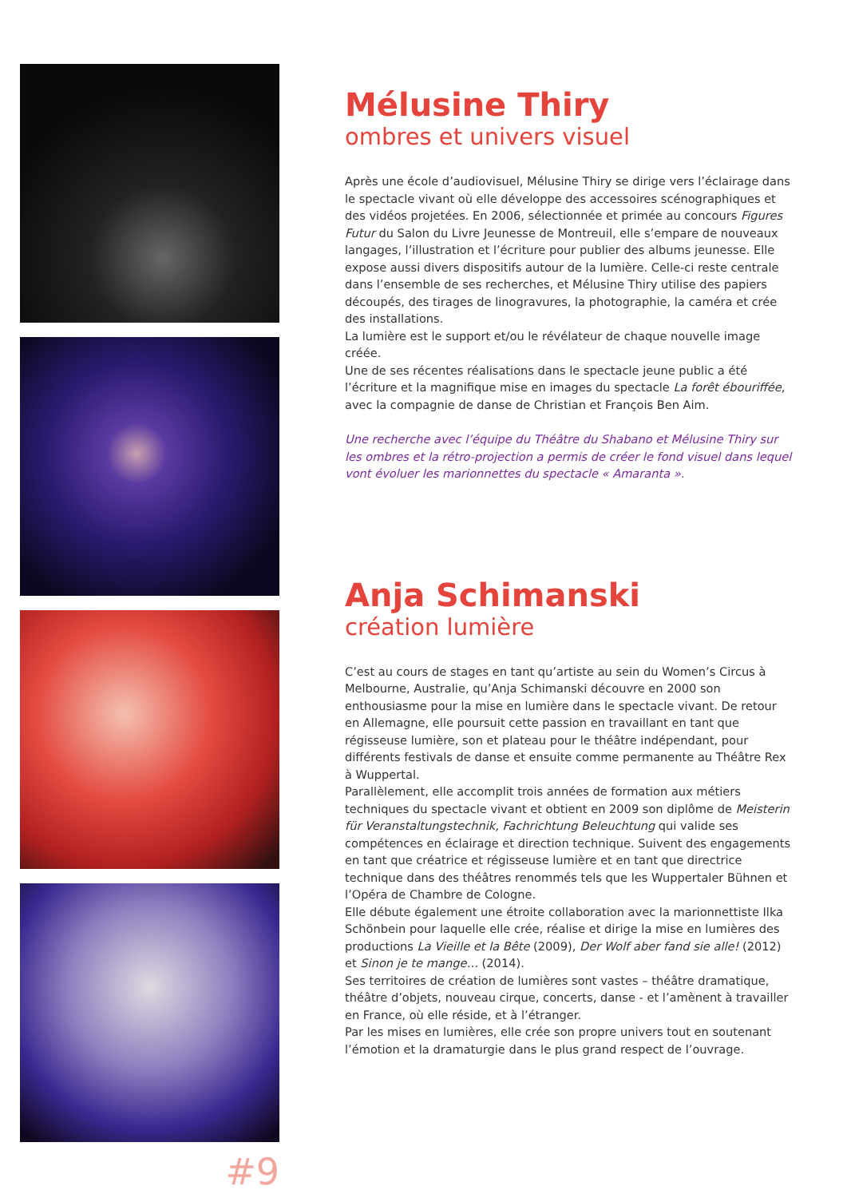#9
Mélusine Thiry
ombres et univers visuel
Après une école d’audiovisuel, Mélusine Thiry se dirige vers l’éclairage dans le spectacle vivant où elle développe des accessoires scénographiques et des vidéos projetées. En 2006, sélectionnée et primée au concours Figures Futur du Salon du Livre Jeunesse de Montreuil, elle s’empare de nouveaux langages, l’illustration et l’écriture pour publier des albums jeunesse. Elle expose aussi divers dispositifs autour de la lumière. Celle-ci reste centrale dans l’ensemble de ses recherches, et Mélusine Thiry utilise des papiers découpés, des tirages de linogravures, la photographie, la caméra et crée des installations.
La lumière est le support et/ou le révélateur de chaque nouvelle image créée.
Une de ses récentes réalisations dans le spectacle jeune public a été l’écriture et la magnifique mise en images du spectacle La forêt ébouriffée, avec la compagnie de danse de Christian et François Ben Aim.
Une recherche avec l’équipe du Théâtre du Shabano et Mélusine Thiry sur les ombres et la rétro-projection a permis de créer le fond visuel dans lequel vont évoluer les marionnettes du spectacle « Amaranta ».
Anja Schimanski
création lumière
C’est au cours de stages en tant qu’artiste au sein du Women’s Circus à Melbourne, Australie, qu’Anja Schimanski découvre en 2000 son enthousiasme pour la mise en lumière dans le spectacle vivant. De retour en Allemagne, elle poursuit cette passion en travaillant en tant que régisseuse lumière, son et plateau pour le théâtre indépendant, pour différents festivals de danse et ensuite comme permanente au Théâtre Rex à Wuppertal.
Parallèlement, elle accomplit trois années de formation aux métiers techniques du spectacle vivant et obtient en 2009 son diplôme de Meisterin für Veranstaltungstechnik, Fachrichtung Beleuchtung qui valide ses compétences en éclairage et direction technique. Suivent des engagements en tant que créatrice et régisseuse lumière et en tant que directrice technique dans des théâtres renommés tels que les Wuppertaler Bühnen et l’Opéra de Chambre de Cologne.
Elle débute également une étroite collaboration avec la marionnettiste Ilka Schönbein pour laquelle elle crée, réalise et dirige la mise en lumières des productions La Vieille et la Bête (2009), Der Wolf aber fand sie alle! (2012) et Sinon je te mange… (2014).
Ses territoires de création de lumières sont vastes – théâtre dramatique, théâtre d’objets, nouveau cirque, concerts, danse - et l’amènent à travailler en France, où elle réside, et à l’étranger.
Par les mises en lumières, elle crée son propre univers tout en soutenant l’émotion et la dramaturgie dans le plus grand respect de l’ouvrage.